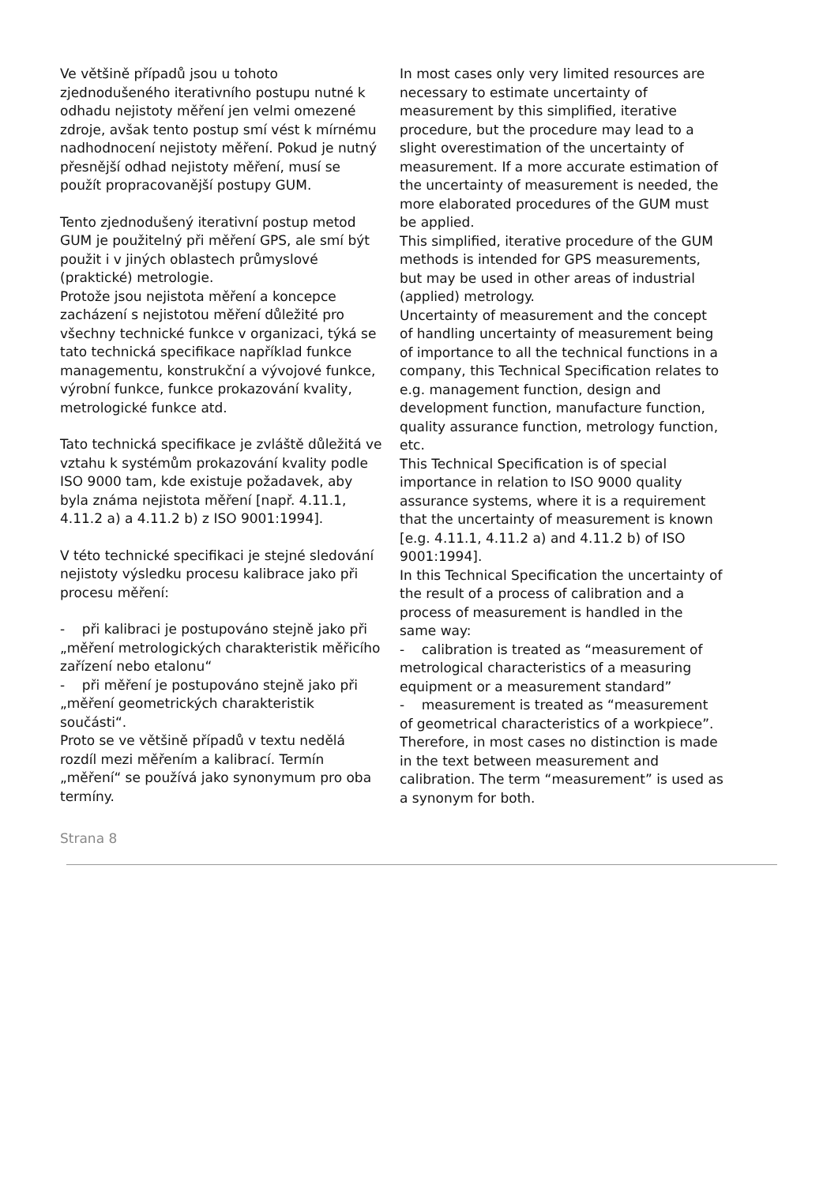Ve většině případů jsou u tohoto zjednodušeného iterativního postupu nutné k odhadu nejistoty měření jen velmi omezené zdroje, avšak tento postup smí vést k mírnému nadhodnocení nejistoty měření. Pokud je nutný přesnější odhad nejistoty měření, musí se použít propracovanější postupy GUM.
Tento zjednodušený iterativní postup metod GUM je použitelný při měření GPS, ale smí být použit i v jiných oblastech průmyslové (praktické) metrologie.
Protože jsou nejistota měření a koncepce zacházení s nejistotou měření důležité pro všechny technické funkce v organizaci, týká se tato technická specifikace například funkce managementu, konstrukční a vývojové funkce, výrobní funkce, funkce prokazování kvality, metrologické funkce atd.
Tato technická specifikace je zvláště důležitá ve vztahu k systémům prokazování kvality podle ISO 9000 tam, kde existuje požadavek, aby byla známa nejistota měření [např. 4.11.1, 4.11.2 a) a 4.11.2 b) z ISO 9001:1994].
V této technické specifikaci je stejné sledování nejistoty výsledku procesu kalibrace jako při procesu měření:
- při kalibraci je postupováno stejně jako při „měření metrologických charakteristik měřicího zařízení nebo etalonu“
- při měření je postupováno stejně jako při „měření geometrických charakteristik součásti“.
Proto se ve většině případů v textu nedělá rozdíl mezi měřením a kalibrací. Termín „měření“ se používá jako synonymum pro oba termíny.
In most cases only very limited resources are necessary to estimate uncertainty of measurement by this simplified, iterative procedure, but the procedure may lead to a slight overestimation of the uncertainty of measurement. If a more accurate estimation of the uncertainty of measurement is needed, the more elaborated procedures of the GUM must be applied.
This simplified, iterative procedure of the GUM methods is intended for GPS measurements, but may be used in other areas of industrial (applied) metrology.
Uncertainty of measurement and the concept of handling uncertainty of measurement being of importance to all the technical functions in a company, this Technical Specification relates to e.g. management function, design and development function, manufacture function, quality assurance function, metrology function, etc.
This Technical Specification is of special importance in relation to ISO 9000 quality assurance systems, where it is a requirement that the uncertainty of measurement is known [e.g. 4.11.1, 4.11.2 a) and 4.11.2 b) of ISO 9001:1994].
In this Technical Specification the uncertainty of the result of a process of calibration and a process of measurement is handled in the same way:
- calibration is treated as “measurement of metrological characteristics of a measuring equipment or a measurement standard”
- measurement is treated as “measurement of geometrical characteristics of a workpiece”.
Therefore, in most cases no distinction is made in the text between measurement and calibration. The term “measurement” is used as a synonym for both.
Strana 8